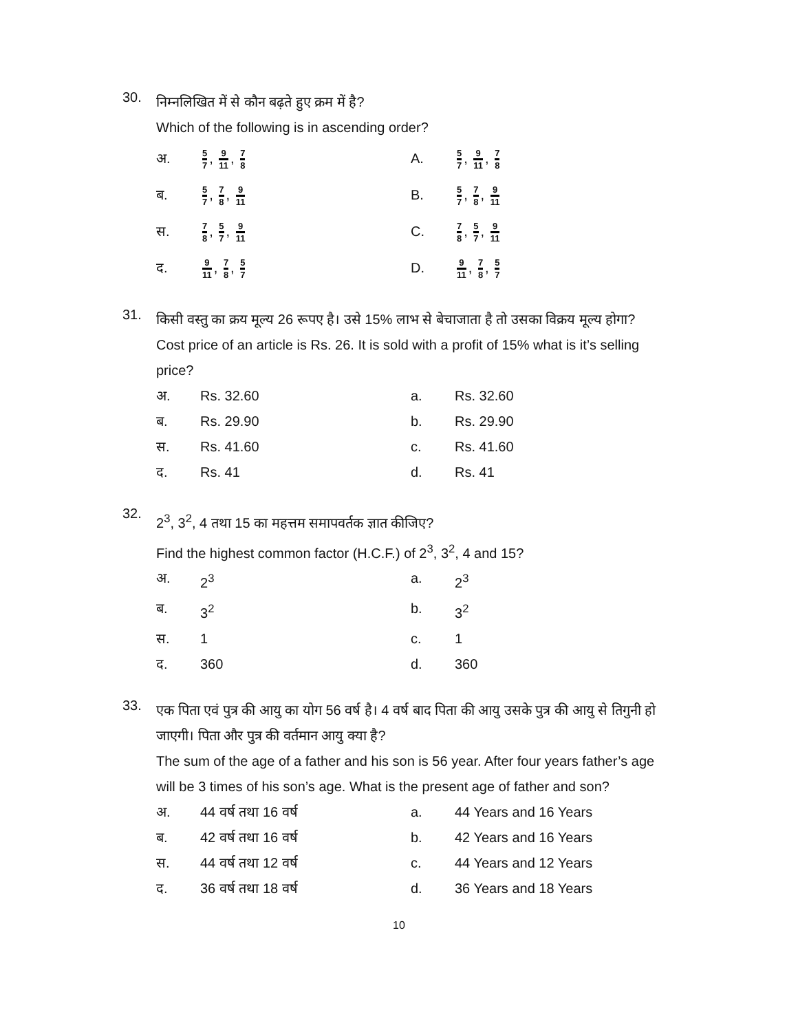30.
निम्नलिखित में से कौन बढ़ते हुए क्रम में है?
Which of the following is in ascending order?
अ.
5 7, 9 11, 7 8
A.
5 7, 9 11, 7 8
ब.
5 7, 7 8, 9 11
B.
5 7, 7 8, 9 11
स.
7 8, 5 7, 9 11
C.
7 8, 5 7, 9 11
द.
9 11, 7 8, 5 7
D.
9 11, 7 8, 5 7
31.
किसी वस्तु का क्रय मूल्य 26 रूपए है। उसे 15% लाभ से बेचाजाता है तो उसका विक्रय मूल्य होगा?
Cost price of an article is Rs. 26. It is sold with a profit of 15% what is it’s selling price?
अ.
Rs. 32.60
a.
Rs. 32.60
ब.
Rs. 29.90
b.
Rs. 29.90
स.
Rs. 41.60
c.
Rs. 41.60
द.
Rs. 41
d.
Rs. 41
32.
2<sup>3</sup>, 3<sup>2</sup>, 4 तथा 15 का महत्तम समापवर्तक ज्ञात कीजिए?
Find the highest common factor (H.C.F.) of 2<sup>3</sup>, 3<sup>2</sup>, 4 and 15?
अ.
2<sup>3</sup>
a.
2<sup>3</sup>
ब.
3<sup>2</sup>
b.
3<sup>2</sup>
स.
1
c.
1
द.
360
d.
360
33.
एक पिता एवं पुत्र की आयु का योग 56 वर्ष है। 4 वर्ष बाद पिता की आयु उसके पुत्र की आयु से तिगुनी हो जाएगी। पिता और पुत्र की वर्तमान आयु क्या है?
The sum of the age of a father and his son is 56 year. After four years father’s age will be 3 times of his son’s age. What is the present age of father and son?
अ.
44 वर्ष तथा 16 वर्ष
a.
44 Years and 16 Years
ब.
42 वर्ष तथा 16 वर्ष
b.
42 Years and 16 Years
स.
44 वर्ष तथा 12 वर्ष
c.
44 Years and 12 Years
द.
36 वर्ष तथा 18 वर्ष
d.
36 Years and 18 Years
10